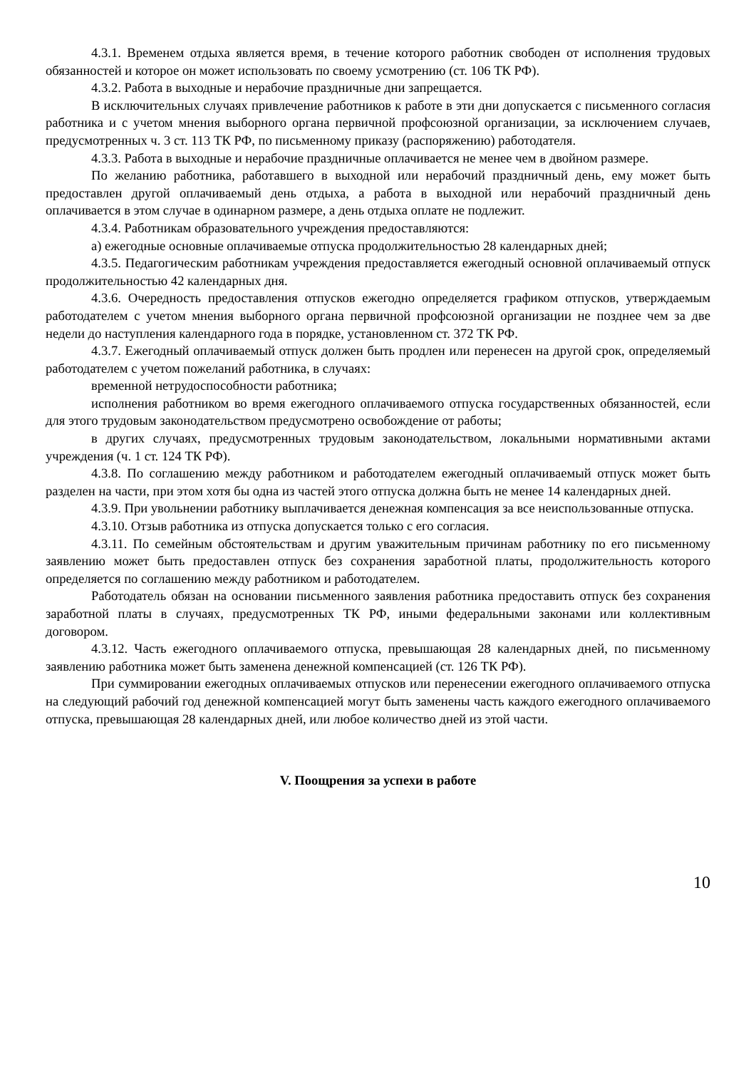4.3.1. Временем отдыха является время, в течение которого работник свободен от исполнения трудовых обязанностей и которое он может использовать по своему усмотрению (ст. 106 ТК РФ).
4.3.2. Работа в выходные и нерабочие праздничные дни запрещается.
В исключительных случаях привлечение работников к работе в эти дни допускается с письменного согласия работника и с учетом мнения выборного органа первичной профсоюзной организации, за исключением случаев, предусмотренных ч. 3 ст. 113 ТК РФ, по письменному приказу (распоряжению) работодателя.
4.3.3. Работа в выходные и нерабочие праздничные оплачивается не менее чем в двойном размере.
По желанию работника, работавшего в выходной или нерабочий праздничный день, ему может быть предоставлен другой оплачиваемый день отдыха, а работа в выходной или нерабочий праздничный день оплачивается в этом случае в одинарном размере, а день отдыха оплате не подлежит.
4.3.4. Работникам образовательного учреждения предоставляются:
а) ежегодные основные оплачиваемые отпуска продолжительностью 28 календарных дней;
4.3.5. Педагогическим работникам учреждения предоставляется ежегодный основной оплачиваемый отпуск продолжительностью 42 календарных дня.
4.3.6. Очередность предоставления отпусков ежегодно определяется графиком отпусков, утверждаемым работодателем с учетом мнения выборного органа первичной профсоюзной организации не позднее чем за две недели до наступления календарного года в порядке, установленном ст. 372 ТК РФ.
4.3.7. Ежегодный оплачиваемый отпуск должен быть продлен или перенесен на другой срок, определяемый работодателем с учетом пожеланий работника, в случаях:
временной нетрудоспособности работника;
исполнения работником во время ежегодного оплачиваемого отпуска государственных обязанностей, если для этого трудовым законодательством предусмотрено освобождение от работы;
в других случаях, предусмотренных трудовым законодательством, локальными нормативными актами учреждения (ч. 1 ст. 124 ТК РФ).
4.3.8. По соглашению между работником и работодателем ежегодный оплачиваемый отпуск может быть разделен на части, при этом хотя бы одна из частей этого отпуска должна быть не менее 14 календарных дней.
4.3.9. При увольнении работнику выплачивается денежная компенсация за все неиспользованные отпуска.
4.3.10. Отзыв работника из отпуска допускается только с его согласия.
4.3.11. По семейным обстоятельствам и другим уважительным причинам работнику по его письменному заявлению может быть предоставлен отпуск без сохранения заработной платы, продолжительность которого определяется по соглашению между работником и работодателем.
Работодатель обязан на основании письменного заявления работника предоставить отпуск без сохранения заработной платы в случаях, предусмотренных ТК РФ, иными федеральными законами или коллективным договором.
4.3.12. Часть ежегодного оплачиваемого отпуска, превышающая 28 календарных дней, по письменному заявлению работника может быть заменена денежной компенсацией (ст. 126 ТК РФ).
При суммировании ежегодных оплачиваемых отпусков или перенесении ежегодного оплачиваемого отпуска на следующий рабочий год денежной компенсацией могут быть заменены часть каждого ежегодного оплачиваемого отпуска, превышающая 28 календарных дней, или любое количество дней из этой части.
V. Поощрения за успехи в работе
10